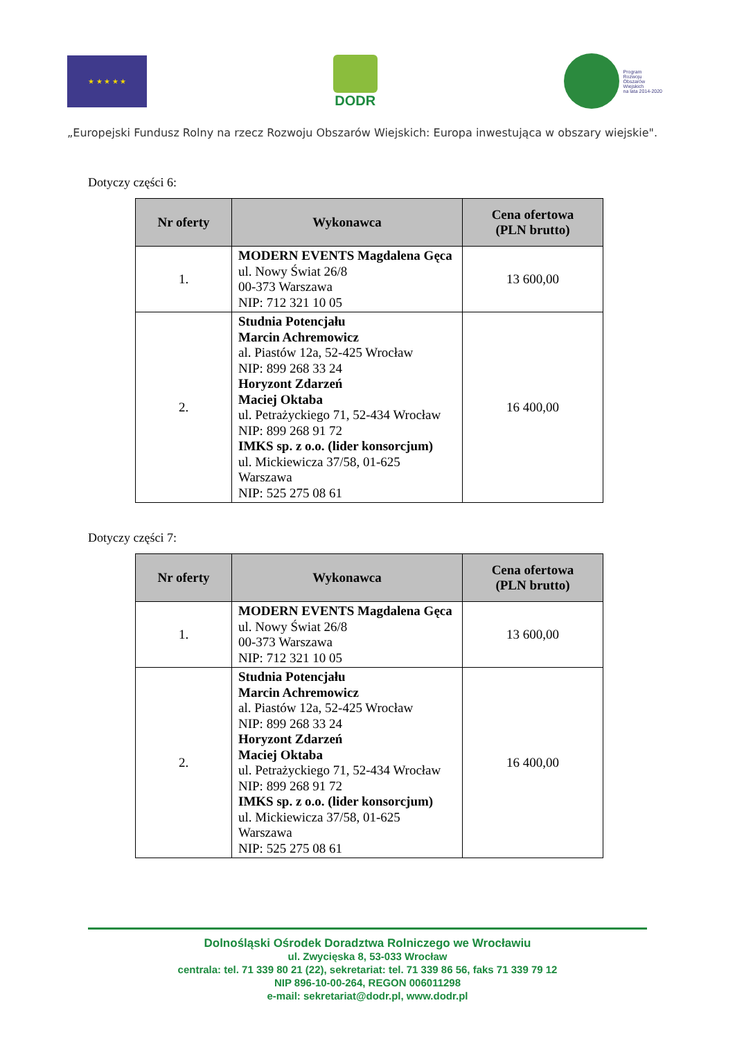★ ★ ★ ★ ★
DODR
Program
Rozwoju
Obszarów
Wiejskich
na lata 2014-2020
„Europejski Fundusz Rolny na rzecz Rozwoju Obszarów Wiejskich: Europa inwestująca w obszary wiejskie".
Dotyczy części 6:
| Nr oferty | Wykonawca | Cena ofertowa (PLN brutto) |
| --- | --- | --- |
| 1. | MODERN EVENTS Magdalena Gęca ul. Nowy Świat 26/8 00-373 Warszawa NIP: 712 321 10 05 | 13 600,00 |
| 2. | Studnia Potencjału Marcin Achremowicz al. Piastów 12a, 52-425 Wrocław NIP: 899 268 33 24 Horyzont Zdarzeń Maciej Oktaba ul. Petrażyckiego 71, 52-434 Wrocław NIP: 899 268 91 72 IMKS sp. z o.o. (lider konsorcjum) ul. Mickiewicza 37/58, 01-625 Warszawa NIP: 525 275 08 61 | 16 400,00 |
Dotyczy części 7:
| Nr oferty | Wykonawca | Cena ofertowa (PLN brutto) |
| --- | --- | --- |
| 1. | MODERN EVENTS Magdalena Gęca ul. Nowy Świat 26/8 00-373 Warszawa NIP: 712 321 10 05 | 13 600,00 |
| 2. | Studnia Potencjału Marcin Achremowicz al. Piastów 12a, 52-425 Wrocław NIP: 899 268 33 24 Horyzont Zdarzeń Maciej Oktaba ul. Petrażyckiego 71, 52-434 Wrocław NIP: 899 268 91 72 IMKS sp. z o.o. (lider konsorcjum) ul. Mickiewicza 37/58, 01-625 Warszawa NIP: 525 275 08 61 | 16 400,00 |
Dolnośląski Ośrodek Doradztwa Rolniczego we Wrocławiu
ul. Zwycięska 8, 53-033 Wrocław
centrala: tel. 71 339 80 21 (22), sekretariat: tel. 71 339 86 56, faks 71 339 79 12
NIP 896-10-00-264, REGON 006011298
e-mail: sekretariat@dodr.pl, www.dodr.pl